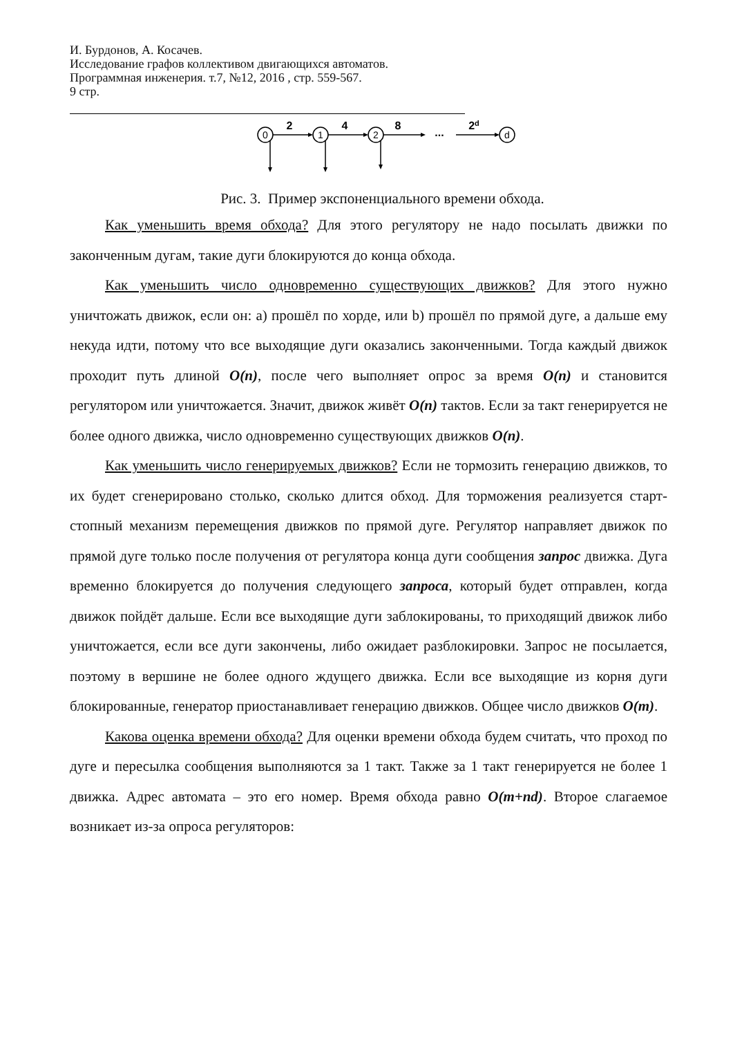И. Бурдонов, А. Косачев.
Исследование графов коллективом двигающихся автоматов.
Программная инженерия. т.7, №12, 2016 , стр. 559-567.
9 стр.
0
1
2
d
2
4
8
2d
...
Рис. 3. Пример экспоненциального времени обхода.
Как уменьшить время обхода? Для этого регулятору не надо посылать движки по законченным дугам, такие дуги блокируются до конца обхода.
Как уменьшить число одновременно существующих движков? Для этого нужно уничтожать движок, если он: a) прошёл по хорде, или b) прошёл по прямой дуге, а дальше ему некуда идти, потому что все выходящие дуги оказались законченными. Тогда каждый движок проходит путь длиной O(n), после чего выполняет опрос за время O(n) и становится регулятором или уничтожается. Значит, движок живёт O(n) тактов. Если за такт генерируется не более одного движка, число одновременно существующих движков O(n).
Как уменьшить число генерируемых движков? Если не тормозить генерацию движков, то их будет сгенерировано столько, сколько длится обход. Для торможения реализуется старт-стопный механизм перемещения движков по прямой дуге. Регулятор направляет движок по прямой дуге только после получения от регулятора конца дуги сообщения запрос движка. Дуга временно блокируется до получения следующего запроса, который будет отправлен, когда движок пойдёт дальше. Если все выходящие дуги заблокированы, то приходящий движок либо уничтожается, если все дуги закончены, либо ожидает разблокировки. Запрос не посылается, поэтому в вершине не более одного ждущего движка. Если все выходящие из корня дуги блокированные, генератор приостанавливает генерацию движков. Общее число движков O(m).
Какова оценка времени обхода? Для оценки времени обхода будем считать, что проход по дуге и пересылка сообщения выполняются за 1 такт. Также за 1 такт генерируется не более 1 движка. Адрес автомата – это его номер. Время обхода равно O(m+nd). Второе слагаемое возникает из-за опроса регуляторов: